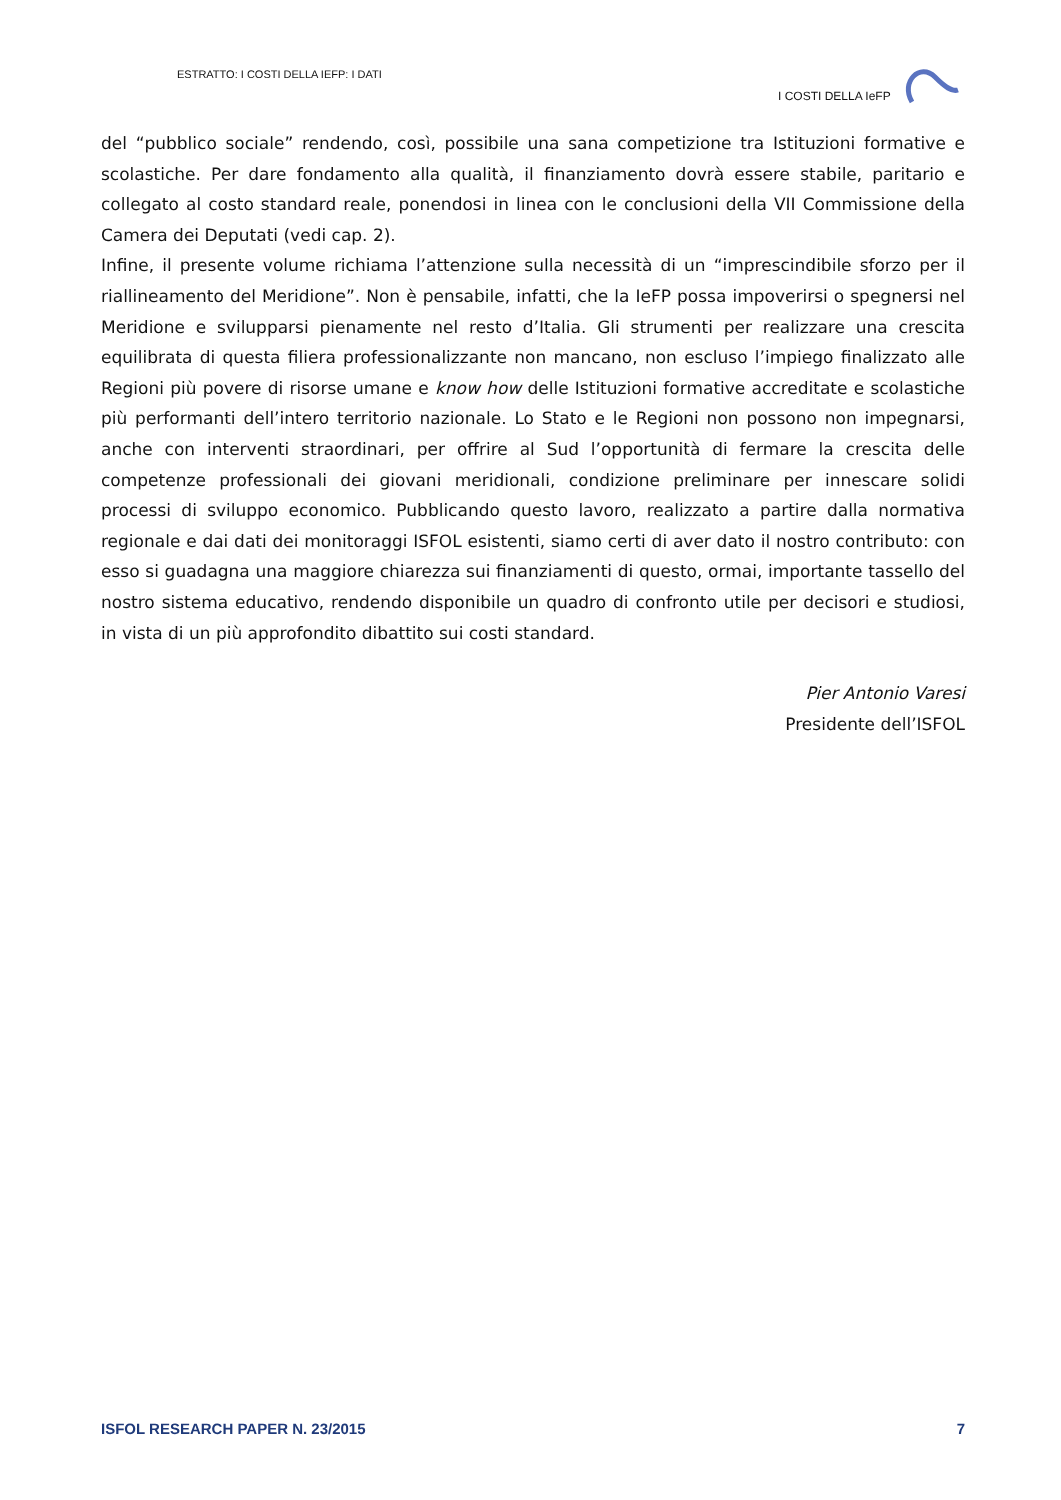ESTRATTO: I COSTI DELLA IEFP: I DATI
I COSTI DELLA IeFP
del “pubblico sociale” rendendo, così, possibile una sana competizione tra Istituzioni formative e scolastiche. Per dare fondamento alla qualità, il finanziamento dovrà essere stabile, paritario e collegato al costo standard reale, ponendosi in linea con le conclusioni della VII Commissione della Camera dei Deputati (vedi cap. 2).
Infine, il presente volume richiama l’attenzione sulla necessità di un “imprescindibile sforzo per il riallineamento del Meridione”. Non è pensabile, infatti, che la IeFP possa impoverirsi o spegnersi nel Meridione e svilupparsi pienamente nel resto d’Italia. Gli strumenti per realizzare una crescita equilibrata di questa filiera professionalizzante non mancano, non escluso l’impiego finalizzato alle Regioni più povere di risorse umane e know how delle Istituzioni formative accreditate e scolastiche più performanti dell’intero territorio nazionale. Lo Stato e le Regioni non possono non impegnarsi, anche con interventi straordinari, per offrire al Sud l’opportunità di fermare la crescita delle competenze professionali dei giovani meridionali, condizione preliminare per innescare solidi processi di sviluppo economico. Pubblicando questo lavoro, realizzato a partire dalla normativa regionale e dai dati dei monitoraggi ISFOL esistenti, siamo certi di aver dato il nostro contributo: con esso si guadagna una maggiore chiarezza sui finanziamenti di questo, ormai, importante tassello del nostro sistema educativo, rendendo disponibile un quadro di confronto utile per decisori e studiosi, in vista di un più approfondito dibattito sui costi standard.
Pier Antonio Varesi
Presidente dell’ISFOL
ISFOL RESEARCH PAPER N. 23/2015 7